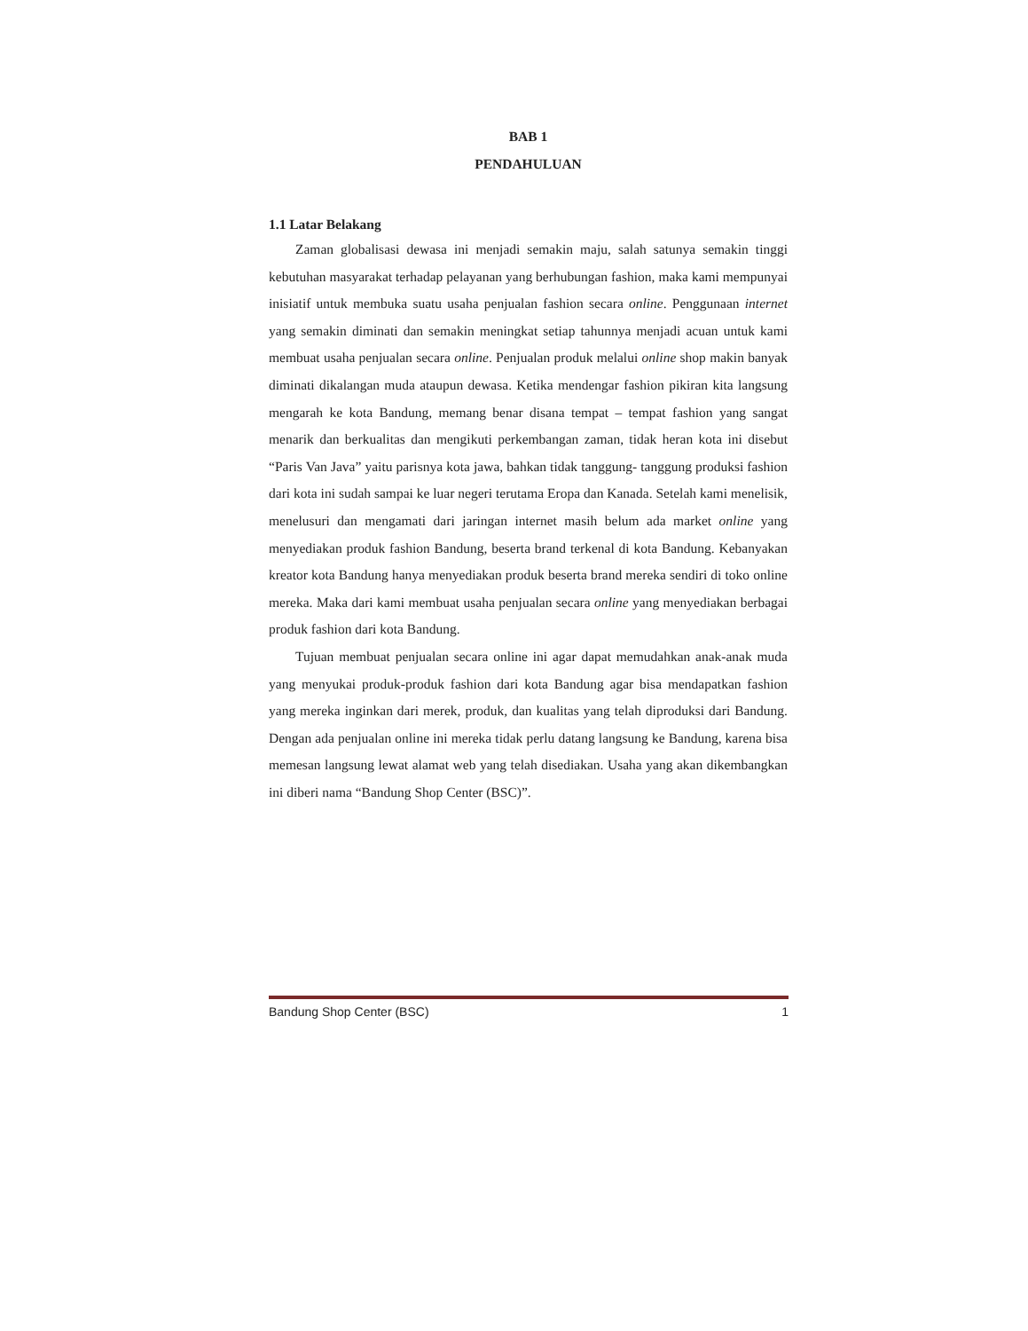BAB 1
PENDAHULUAN
1.1 Latar Belakang
Zaman globalisasi dewasa ini menjadi semakin maju, salah satunya semakin tinggi kebutuhan masyarakat terhadap pelayanan yang berhubungan fashion, maka kami mempunyai inisiatif untuk membuka suatu usaha penjualan fashion secara online. Penggunaan internet yang semakin diminati dan semakin meningkat setiap tahunnya menjadi acuan untuk kami membuat usaha penjualan secara online. Penjualan produk melalui online shop makin banyak diminati dikalangan muda ataupun dewasa. Ketika mendengar fashion pikiran kita langsung mengarah ke kota Bandung, memang benar disana tempat – tempat fashion yang sangat menarik dan berkualitas dan mengikuti perkembangan zaman, tidak heran kota ini disebut “Paris Van Java” yaitu parisnya kota jawa, bahkan tidak tanggung- tanggung produksi fashion dari kota ini sudah sampai ke luar negeri terutama Eropa dan Kanada. Setelah kami menelisik, menelusuri dan mengamati dari jaringan internet masih belum ada market online yang menyediakan produk fashion Bandung, beserta brand terkenal di kota Bandung. Kebanyakan kreator kota Bandung hanya menyediakan produk beserta brand mereka sendiri di toko online mereka. Maka dari kami membuat usaha penjualan secara online yang menyediakan berbagai produk fashion dari kota Bandung.
Tujuan membuat penjualan secara online ini agar dapat memudahkan anak-anak muda yang menyukai produk-produk fashion dari kota Bandung agar bisa mendapatkan fashion yang mereka inginkan dari merek, produk, dan kualitas yang telah diproduksi dari Bandung. Dengan ada penjualan online ini mereka tidak perlu datang langsung ke Bandung, karena bisa memesan langsung lewat alamat web yang telah disediakan. Usaha yang akan dikembangkan ini diberi nama “Bandung Shop Center (BSC)”.
Bandung Shop Center (BSC) 1